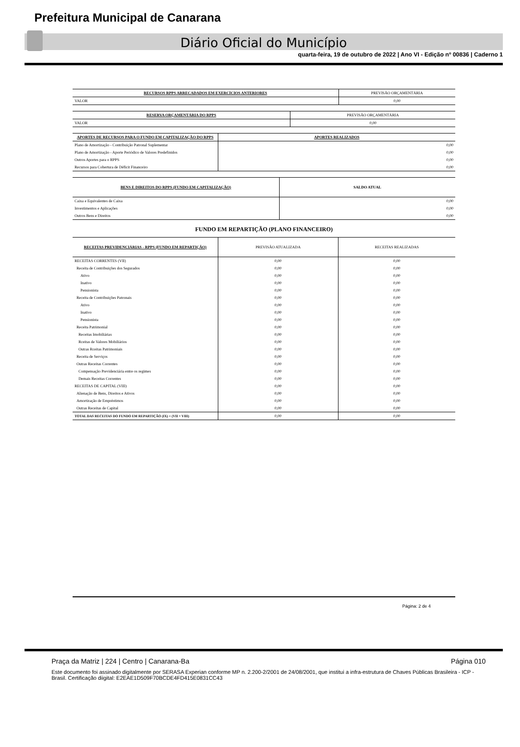Prefeitura Municipal de Canarana
Diário Oficial do Município
quarta-feira, 19 de outubro de 2022 | Ano VI - Edição nº 00836 | Caderno 1
| RECURSOS RPPS ARRECADADOS EM EXERCÍCIOS ANTERIORES | PREVISÃO ORÇAMENTÁRIA |
| --- | --- |
| VALOR | 0,00 |
| RESERVA ORÇAMENTÁRIA DO RPPS | PREVISÃO ORÇAMENTÁRIA |
| --- | --- |
| VALOR | 0,00 |
| APORTES DE RECURSOS PARA O FUNDO EM CAPITALIZAÇÃO DO RPPS | APORTES REALIZADOS |
| --- | --- |
| Plano de Amortização - Contribuição Patronal Suplementar | 0,00 |
| Plano de Amortização - Aporte Periódico de Valores Predefinidos | 0,00 |
| Outros Aportes para o RPPS | 0,00 |
| Recursos para Cobertura de Déficit Financeiro | 0,00 |
| BENS E DIREITOS DO RPPS (FUNDO EM CAPITALIZAÇÃO) | SALDO ATUAL |
| --- | --- |
| Caixa e Equivalentes de Caixa | 0,00 |
| Investimentos e Aplicações | 0,00 |
| Outros Bens e Direitos | 0,00 |
FUNDO EM REPARTIÇÃO (PLANO FINANCEIRO)
| RECEITAS PREVIDENCIÁRIAS - RPPS (FUNDO EM REPARTIÇÃO) | PREVISÃO ATUALIZADA | RECEITAS REALIZADAS |
| --- | --- | --- |
| RECEITAS CORRENTES (VII) | 0,00 | 0,00 |
| Receita de Contribuições dos Segurados | 0,00 | 0,00 |
| Ativo | 0,00 | 0,00 |
| Inativo | 0,00 | 0,00 |
| Pensionista | 0,00 | 0,00 |
| Receita de Contribuições Patronais | 0,00 | 0,00 |
| Ativo | 0,00 | 0,00 |
| Inativo | 0,00 | 0,00 |
| Pensionista | 0,00 | 0,00 |
| Receita Patrimonial | 0,00 | 0,00 |
| Receitas Imobiliárias | 0,00 | 0,00 |
| Rceitas de Valores Mobiliários | 0,00 | 0,00 |
| Outras Rceitas Patrimoniais | 0,00 | 0,00 |
| Receita de Serviços | 0,00 | 0,00 |
| Outras Receitas Correntes | 0,00 | 0,00 |
| Compensação Previdenciária entre os regimes | 0,00 | 0,00 |
| Demais Receitas Correntes | 0,00 | 0,00 |
| RECEITAS DE CAPITAL (VIII) | 0,00 | 0,00 |
| Alienação de Bens, Direitos e Ativos | 0,00 | 0,00 |
| Amortização de Empréstimos | 0,00 | 0,00 |
| Outras Receitas de Capital | 0,00 | 0,00 |
| TOTAL DAS RECEITAS DO FUNDO EM REPARTIÇÃO (IX) = (VII + VIII) | 0,00 | 0,00 |
Página: 2 de 4
Praça da Matriz | 224 | Centro | Canarana-Ba Página 010
Este documento foi assinado digitalmente por SERASA Experian conforme MP n. 2.200-2/2001 de 24/08/2001, que institui a infra-estrutura de Chaves Públicas Brasileira - ICP - Brasil. Certificação diigital: E2EAE1D509F70BCDE4FD415E0831CC43